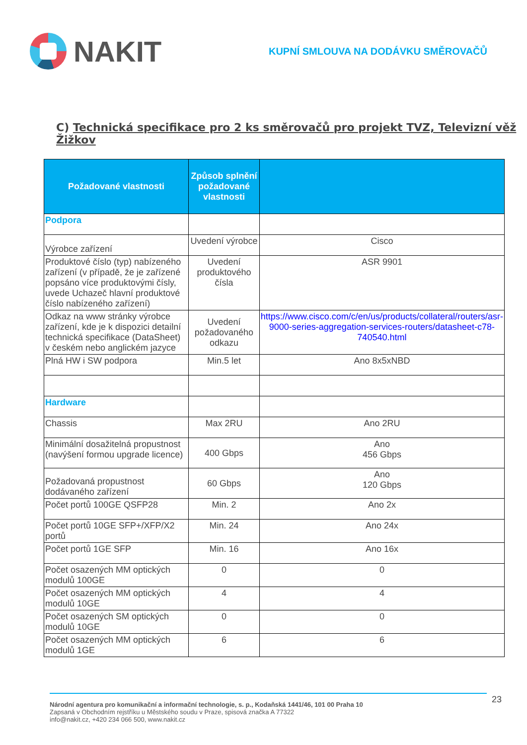NAKIT
KUPNÍ SMLOUVA NA DODÁVKU SMĚROVAČŮ
C) Technická specifikace pro 2 ks směrovačů pro projekt TVZ, Televizní věž Žižkov
| Požadované vlastnosti | Způsob splnění požadované vlastnosti | |
| --- | --- | --- |
| Podpora | | |
| Výrobce zařízení | Uvedení výrobce | Cisco |
| Produktové číslo (typ) nabízeného zařízení (v případě, že je zařízené popsáno více produktovými čísly, uvede Uchazeč hlavní produktové číslo nabízeného zařízení) | Uvedení produktového čísla | ASR 9901 |
| Odkaz na www stránky výrobce zařízení, kde je k dispozici detailní technická specifikace (DataSheet) v českém nebo anglickém jazyce | Uvedení požadovaného odkazu | https://www.cisco.com/c/en/us/products/collateral/routers/asr-9000-series-aggregation-services-routers/datasheet-c78-740540.html |
| Plná HW i SW podpora | Min.5 let | Ano 8x5xNBD |
| Hardware | | |
| Chassis | Max 2RU | Ano 2RU |
| Minimální dosažitelná propustnost (navýšení formou upgrade licence) | 400 Gbps | Ano 456 Gbps |
| Požadovaná propustnost dodávaného zařízení | 60 Gbps | Ano 120 Gbps |
| Počet portů 100GE QSFP28 | Min. 2 | Ano 2x |
| Počet portů 10GE SFP+/XFP/X2 portů | Min. 24 | Ano 24x |
| Počet portů 1GE SFP | Min. 16 | Ano 16x |
| Počet osazených MM optických modulů 100GE | 0 | 0 |
| Počet osazených MM optických modulů 10GE | 4 | 4 |
| Počet osazených SM optických modulů 10GE | 0 | 0 |
| Počet osazených MM optických modulů 1GE | 6 | 6 |
Národní agentura pro komunikační a informační technologie, s. p., Kodaňská 1441/46, 101 00 Praha 10
Zapsaná v Obchodním rejstříku u Městského soudu v Praze, spisová značka A 77322
info@nakit.cz, +420 234 066 500, www.nakit.cz
23